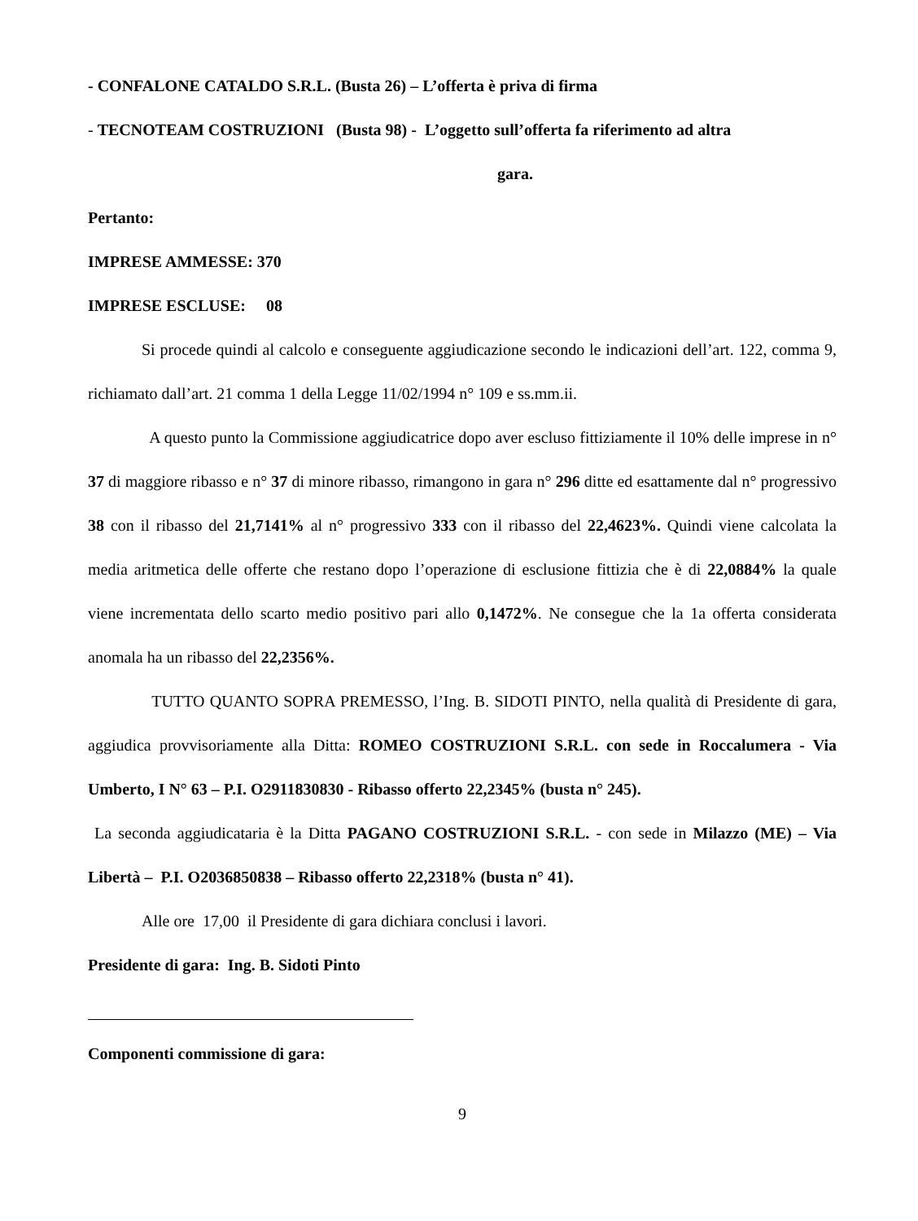- CONFALONE CATALDO S.R.L. (Busta 26) – L’offerta è priva di firma
- TECNOTEAM COSTRUZIONI (Busta 98) - L’oggetto sull’offerta fa riferimento ad altra
gara.
Pertanto:
IMPRESE AMMESSE: 370
IMPRESE ESCLUSE: 08
Si procede quindi al calcolo e conseguente aggiudicazione secondo le indicazioni dell’art. 122, comma 9, richiamato dall’art. 21 comma 1 della Legge 11/02/1994 n° 109 e ss.mm.ii.
A questo punto la Commissione aggiudicatrice dopo aver escluso fittiziamente il 10% delle imprese in n° 37 di maggiore ribasso e n° 37 di minore ribasso, rimangono in gara n° 296 ditte ed esattamente dal n° progressivo 38 con il ribasso del 21,7141% al n° progressivo 333 con il ribasso del 22,4623%. Quindi viene calcolata la media aritmetica delle offerte che restano dopo l’operazione di esclusione fittizia che è di 22,0884% la quale viene incrementata dello scarto medio positivo pari allo 0,1472%. Ne consegue che la 1a offerta considerata anomala ha un ribasso del 22,2356%.
TUTTO QUANTO SOPRA PREMESSO, l’Ing. B. SIDOTI PINTO, nella qualità di Presidente di gara, aggiudica provvisoriamente alla Ditta: ROMEO COSTRUZIONI S.R.L. con sede in Roccalumera - Via Umberto, I N° 63 – P.I. O2911830830 - Ribasso offerto 22,2345% (busta n° 245).
La seconda aggiudicataria è la Ditta PAGANO COSTRUZIONI S.R.L. - con sede in Milazzo (ME) – Via Libertà – P.I. O2036850838 – Ribasso offerto 22,2318% (busta n° 41).
Alle ore 17,00 il Presidente di gara dichiara conclusi i lavori.
Presidente di gara: Ing. B. Sidoti Pinto
Componenti commissione di gara:
9